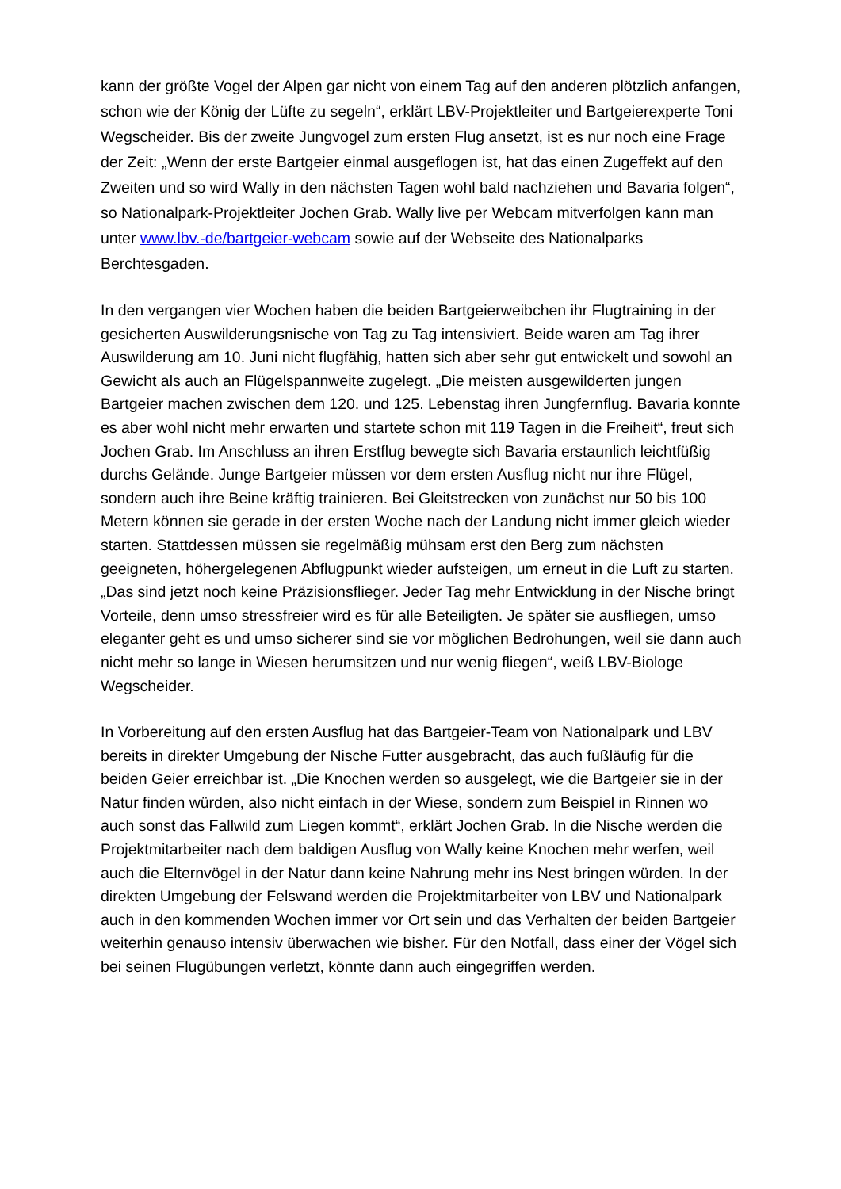kann der größte Vogel der Alpen gar nicht von einem Tag auf den anderen plötzlich anfangen, schon wie der König der Lüfte zu segeln“, erklärt LBV-Projektleiter und Bartgeierexperte Toni Wegscheider. Bis der zweite Jungvogel zum ersten Flug ansetzt, ist es nur noch eine Frage der Zeit: „Wenn der erste Bartgeier einmal ausgeflogen ist, hat das einen Zugeffekt auf den Zweiten und so wird Wally in den nächsten Tagen wohl bald nachziehen und Bavaria folgen“, so Nationalpark-Projektleiter Jochen Grab. Wally live per Webcam mitverfolgen kann man unter www.lbv.-de/bartgeier-webcam sowie auf der Webseite des Nationalparks Berchtesgaden.
In den vergangen vier Wochen haben die beiden Bartgeierweibchen ihr Flugtraining in der gesicherten Auswilderungsnische von Tag zu Tag intensiviert. Beide waren am Tag ihrer Auswilderung am 10. Juni nicht flugfähig, hatten sich aber sehr gut entwickelt und sowohl an Gewicht als auch an Flügelspannweite zugelegt. „Die meisten ausgewilderten jungen Bartgeier machen zwischen dem 120. und 125. Lebenstag ihren Jungfernflug. Bavaria konnte es aber wohl nicht mehr erwarten und startete schon mit 119 Tagen in die Freiheit“, freut sich Jochen Grab. Im Anschluss an ihren Erstflug bewegte sich Bavaria erstaunlich leichtfüßig durchs Gelände. Junge Bartgeier müssen vor dem ersten Ausflug nicht nur ihre Flügel, sondern auch ihre Beine kräftig trainieren. Bei Gleitstrecken von zunächst nur 50 bis 100 Metern können sie gerade in der ersten Woche nach der Landung nicht immer gleich wieder starten. Stattdessen müssen sie regelmäßig mühsam erst den Berg zum nächsten geeigneten, höhergelegenen Abflugpunkt wieder aufsteigen, um erneut in die Luft zu starten. „Das sind jetzt noch keine Präzisionsflieger. Jeder Tag mehr Entwicklung in der Nische bringt Vorteile, denn umso stressfreier wird es für alle Beteiligten. Je später sie ausfliegen, umso eleganter geht es und umso sicherer sind sie vor möglichen Bedrohungen, weil sie dann auch nicht mehr so lange in Wiesen herumsitzen und nur wenig fliegen“, weiß LBV-Biologe Wegscheider.
In Vorbereitung auf den ersten Ausflug hat das Bartgeier-Team von Nationalpark und LBV bereits in direkter Umgebung der Nische Futter ausgebracht, das auch fußläufig für die beiden Geier erreichbar ist. „Die Knochen werden so ausgelegt, wie die Bartgeier sie in der Natur finden würden, also nicht einfach in der Wiese, sondern zum Beispiel in Rinnen wo auch sonst das Fallwild zum Liegen kommt“, erklärt Jochen Grab. In die Nische werden die Projektmitarbeiter nach dem baldigen Ausflug von Wally keine Knochen mehr werfen, weil auch die Elternvögel in der Natur dann keine Nahrung mehr ins Nest bringen würden. In der direkten Umgebung der Felswand werden die Projektmitarbeiter von LBV und Nationalpark auch in den kommenden Wochen immer vor Ort sein und das Verhalten der beiden Bartgeier weiterhin genauso intensiv überwachen wie bisher. Für den Notfall, dass einer der Vögel sich bei seinen Flugübungen verletzt, könnte dann auch eingegriffen werden.